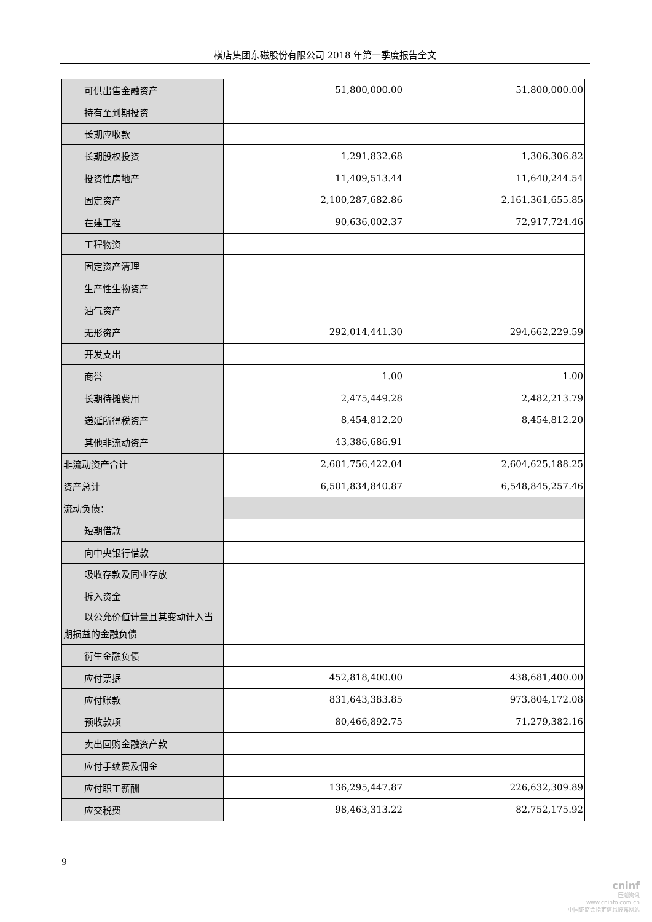横店集团东磁股份有限公司 2018 年第一季度报告全文
| 可供出售金融资产 | 51,800,000.00 | 51,800,000.00 |
| 持有至到期投资 | | |
| 长期应收款 | | |
| 长期股权投资 | 1,291,832.68 | 1,306,306.82 |
| 投资性房地产 | 11,409,513.44 | 11,640,244.54 |
| 固定资产 | 2,100,287,682.86 | 2,161,361,655.85 |
| 在建工程 | 90,636,002.37 | 72,917,724.46 |
| 工程物资 | | |
| 固定资产清理 | | |
| 生产性生物资产 | | |
| 油气资产 | | |
| 无形资产 | 292,014,441.30 | 294,662,229.59 |
| 开发支出 | | |
| 商誉 | 1.00 | 1.00 |
| 长期待摊费用 | 2,475,449.28 | 2,482,213.79 |
| 递延所得税资产 | 8,454,812.20 | 8,454,812.20 |
| 其他非流动资产 | 43,386,686.91 | |
| 非流动资产合计 | 2,601,756,422.04 | 2,604,625,188.25 |
| 资产总计 | 6,501,834,840.87 | 6,548,845,257.46 |
| 流动负债： | | |
| 短期借款 | | |
| 向中央银行借款 | | |
| 吸收存款及同业存放 | | |
| 拆入资金 | | |
| 以公允价值计量且其变动计入当 期损益的金融负债 | | |
| 衍生金融负债 | | |
| 应付票据 | 452,818,400.00 | 438,681,400.00 |
| 应付账款 | 831,643,383.85 | 973,804,172.08 |
| 预收款项 | 80,466,892.75 | 71,279,382.16 |
| 卖出回购金融资产款 | | |
| 应付手续费及佣金 | | |
| 应付职工薪酬 | 136,295,447.87 | 226,632,309.89 |
| 应交税费 | 98,463,313.22 | 82,752,175.92 |
9
cninf
巨潮资讯
www.cninfo.com.cn
中国证监会指定信息披露网站